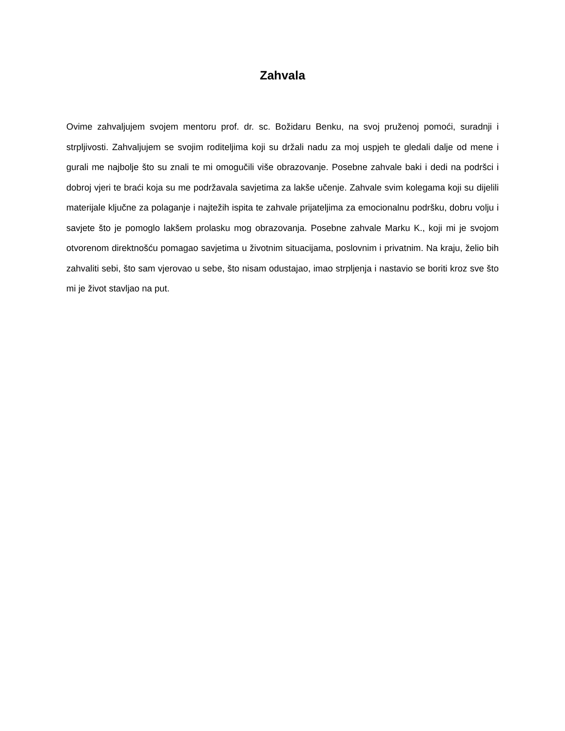Zahvala
Ovime zahvaljujem svojem mentoru prof. dr. sc. Božidaru Benku, na svoj pruženoj pomoći, suradnji i strpljivosti. Zahvaljujem se svojim roditeljima koji su držali nadu za moj uspjeh te gledali dalje od mene i gurali me najbolje što su znali te mi omogučili više obrazovanje. Posebne zahvale baki i dedi na podršci i dobroj vjeri te braći koja su me podržavala savjetima za lakše učenje. Zahvale svim kolegama koji su dijelili materijale ključne za polaganje i najtežih ispita te zahvale prijateljima za emocionalnu podršku, dobru volju i savjete što je pomoglo lakšem prolasku mog obrazovanja. Posebne zahvale Marku K., koji mi je svojom otvorenom direktnošću pomagao savjetima u životnim situacijama, poslovnim i privatnim. Na kraju, želio bih zahvaliti sebi, što sam vjerovao u sebe, što nisam odustajao, imao strpljenja i nastavio se boriti kroz sve što mi je život stavljao na put.